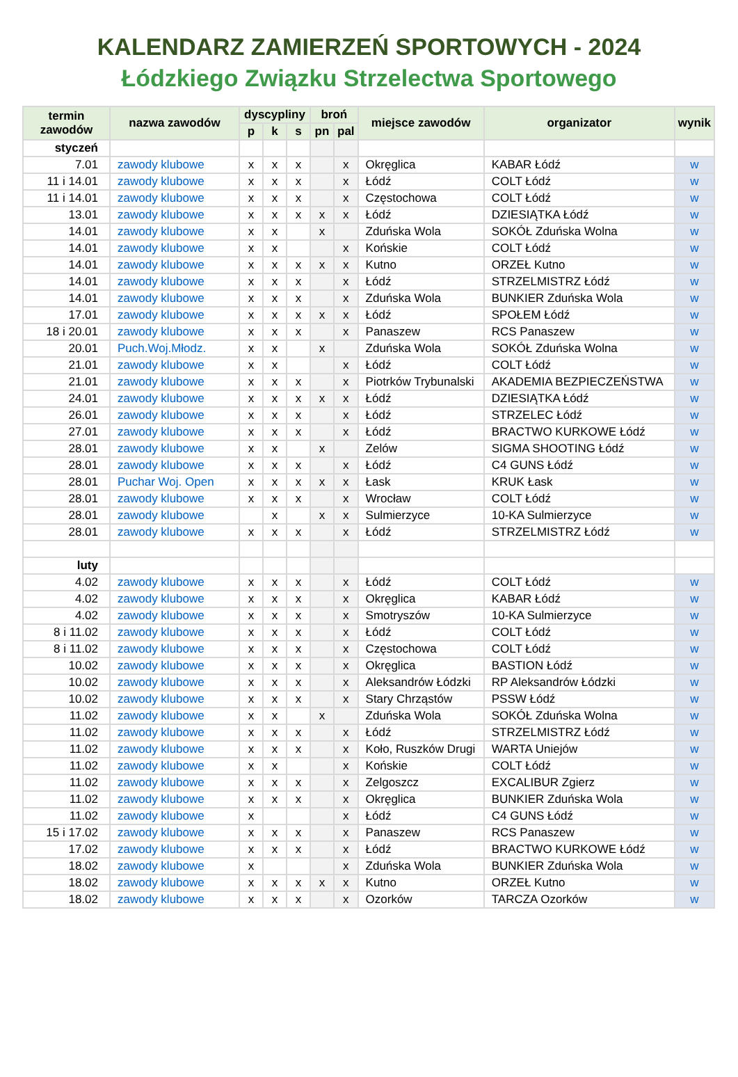KALENDARZ ZAMIERZEŃ SPORTOWYCH - 2024
Łódzkiego Związku Strzelectwa Sportowego
| termin zawodów | nazwa zawodów | dyscypliny | | | broń | | miejsce zawodów | organizator | wynik |
| --- | --- | --- | --- | --- | --- | --- | --- | --- | --- |
| | | p | k | s | pn | pal | | | |
| styczeń | | | | | | | | | |
| 7.01 | zawody klubowe | x | x | x | | x | Okręglica | KABAR Łódź | w |
| 11 i 14.01 | zawody klubowe | x | x | x | | x | Łódź | COLT Łódź | w |
| 11 i 14.01 | zawody klubowe | x | x | x | | x | Częstochowa | COLT Łódź | w |
| 13.01 | zawody klubowe | x | x | x | x | x | Łódź | DZIESIĄTKA Łódź | w |
| 14.01 | zawody klubowe | x | x | | x | | Zduńska Wola | SOKÓŁ Zduńska Wolna | w |
| 14.01 | zawody klubowe | x | x | | | x | Końskie | COLT Łódź | w |
| 14.01 | zawody klubowe | x | x | x | x | x | Kutno | ORZEŁ Kutno | w |
| 14.01 | zawody klubowe | x | x | x | | x | Łódź | STRZELMISTRZ Łódź | w |
| 14.01 | zawody klubowe | x | x | x | | x | Zduńska Wola | BUNKIER Zduńska Wola | w |
| 17.01 | zawody klubowe | x | x | x | x | x | Łódź | SPOŁEM Łódź | w |
| 18 i 20.01 | zawody klubowe | x | x | x | | x | Panaszew | RCS Panaszew | w |
| 20.01 | Puch.Woj.Młodz. | x | x | | x | | Zduńska Wola | SOKÓŁ Zduńska Wolna | w |
| 21.01 | zawody klubowe | x | x | | | x | Łódź | COLT Łódź | w |
| 21.01 | zawody klubowe | x | x | x | | x | Piotrków Trybunalski | AKADEMIA BEZPIECZEŃSTWA | w |
| 24.01 | zawody klubowe | x | x | x | x | x | Łódź | DZIESIĄTKA Łódź | w |
| 26.01 | zawody klubowe | x | x | x | | x | Łódź | STRZELEC Łódź | w |
| 27.01 | zawody klubowe | x | x | x | | x | Łódź | BRACTWO KURKOWE Łódź | w |
| 28.01 | zawody klubowe | x | x | | x | | Zelów | SIGMA SHOOTING Łódź | w |
| 28.01 | zawody klubowe | x | x | x | | x | Łódź | C4 GUNS Łódź | w |
| 28.01 | Puchar Woj. Open | x | x | x | x | x | Łask | KRUK Łask | w |
| 28.01 | zawody klubowe | x | x | x | | x | Wrocław | COLT Łódź | w |
| 28.01 | zawody klubowe | | x | | x | x | Sulmierzyce | 10-KA Sulmierzyce | w |
| 28.01 | zawody klubowe | x | x | x | | x | Łódź | STRZELMISTRZ Łódź | w |
| luty | | | | | | | | | |
| 4.02 | zawody klubowe | x | x | x | | x | Łódź | COLT Łódź | w |
| 4.02 | zawody klubowe | x | x | x | | x | Okręglica | KABAR Łódź | w |
| 4.02 | zawody klubowe | x | x | x | | x | Smotryszów | 10-KA Sulmierzyce | w |
| 8 i 11.02 | zawody klubowe | x | x | x | | x | Łódź | COLT Łódź | w |
| 8 i 11.02 | zawody klubowe | x | x | x | | x | Częstochowa | COLT Łódź | w |
| 10.02 | zawody klubowe | x | x | x | | x | Okręglica | BASTION Łódź | w |
| 10.02 | zawody klubowe | x | x | x | | x | Aleksandrów Łódzki | RP Aleksandrów Łódzki | w |
| 10.02 | zawody klubowe | x | x | x | | x | Stary Chrząstów | PSSW Łódź | w |
| 11.02 | zawody klubowe | x | x | | x | | Zduńska Wola | SOKÓŁ Zduńska Wolna | w |
| 11.02 | zawody klubowe | x | x | x | | x | Łódź | STRZELMISTRZ Łódź | w |
| 11.02 | zawody klubowe | x | x | x | | x | Koło, Ruszków Drugi | WARTA Uniejów | w |
| 11.02 | zawody klubowe | x | x | | | x | Końskie | COLT Łódź | w |
| 11.02 | zawody klubowe | x | x | x | | x | Zelgoszcz | EXCALIBUR Zgierz | w |
| 11.02 | zawody klubowe | x | x | x | | x | Okręglica | BUNKIER Zduńska Wola | w |
| 11.02 | zawody klubowe | x | | | | x | Łódź | C4 GUNS Łódź | w |
| 15 i 17.02 | zawody klubowe | x | x | x | | x | Panaszew | RCS Panaszew | w |
| 17.02 | zawody klubowe | x | x | x | | x | Łódź | BRACTWO KURKOWE Łódź | w |
| 18.02 | zawody klubowe | x | | | | x | Zduńska Wola | BUNKIER Zduńska Wola | w |
| 18.02 | zawody klubowe | x | x | x | x | x | Kutno | ORZEŁ Kutno | w |
| 18.02 | zawody klubowe | x | x | x | | x | Ozorków | TARCZA Ozorków | w |